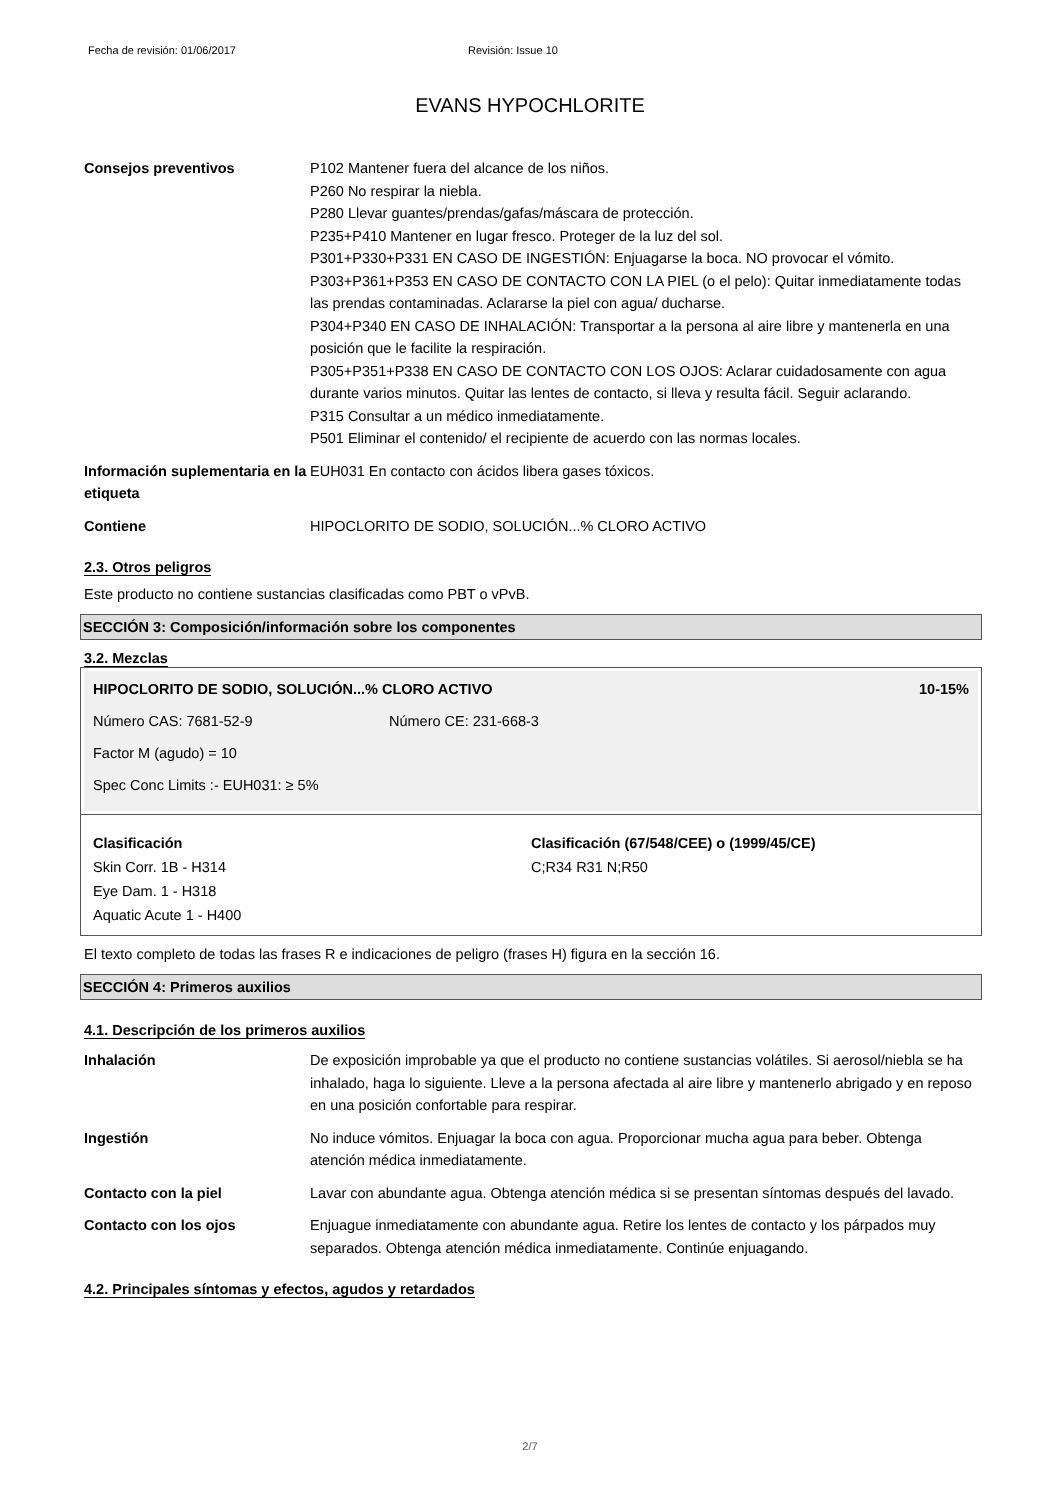Fecha de revisión: 01/06/2017 Revisión: Issue 10
EVANS HYPOCHLORITE
Consejos preventivos P102 Mantener fuera del alcance de los niños.
P260 No respirar la niebla.
P280 Llevar guantes/prendas/gafas/máscara de protección.
P235+P410 Mantener en lugar fresco. Proteger de la luz del sol.
P301+P330+P331 EN CASO DE INGESTIÓN: Enjuagarse la boca. NO provocar el vómito.
P303+P361+P353 EN CASO DE CONTACTO CON LA PIEL (o el pelo): Quitar inmediatamente todas las prendas contaminadas. Aclararse la piel con agua/ ducharse.
P304+P340 EN CASO DE INHALACIÓN: Transportar a la persona al aire libre y mantenerla en una posición que le facilite la respiración.
P305+P351+P338 EN CASO DE CONTACTO CON LOS OJOS: Aclarar cuidadosamente con agua durante varios minutos. Quitar las lentes de contacto, si lleva y resulta fácil. Seguir aclarando.
P315 Consultar a un médico inmediatamente.
P501 Eliminar el contenido/ el recipiente de acuerdo con las normas locales.
Información suplementaria en la etiqueta
EUH031 En contacto con ácidos libera gases tóxicos.
Contiene HIPOCLORITO DE SODIO, SOLUCIÓN...% CLORO ACTIVO
2.3. Otros peligros
Este producto no contiene sustancias clasificadas como PBT o vPvB.
SECCIÓN 3: Composición/información sobre los componentes
3.2. Mezclas
HIPOCLORITO DE SODIO, SOLUCIÓN...% CLORO ACTIVO 10-15%
Número CAS: 7681-52-9 Número CE: 231-668-3
Factor M (agudo) = 10
Spec Conc Limits :- EUH031: ≥ 5%
Clasificación
Skin Corr. 1B - H314
Eye Dam. 1 - H318
Aquatic Acute 1 - H400
Clasificación (67/548/CEE) o (1999/45/CE)
C;R34 R31 N;R50
El texto completo de todas las frases R e indicaciones de peligro (frases H) figura en la sección 16.
SECCIÓN 4: Primeros auxilios
4.1. Descripción de los primeros auxilios
Inhalación De exposición improbable ya que el producto no contiene sustancias volátiles. Si aerosol/niebla se ha inhalado, haga lo siguiente. Lleve a la persona afectada al aire libre y mantenerlo abrigado y en reposo en una posición confortable para respirar.
Ingestión No induce vómitos. Enjuagar la boca con agua. Proporcionar mucha agua para beber. Obtenga atención médica inmediatamente.
Contacto con la piel Lavar con abundante agua. Obtenga atención médica si se presentan síntomas después del lavado.
Contacto con los ojos Enjuague inmediatamente con abundante agua. Retire los lentes de contacto y los párpados muy separados. Obtenga atención médica inmediatamente. Continúe enjuagando.
4.2. Principales síntomas y efectos, agudos y retardados
2/7